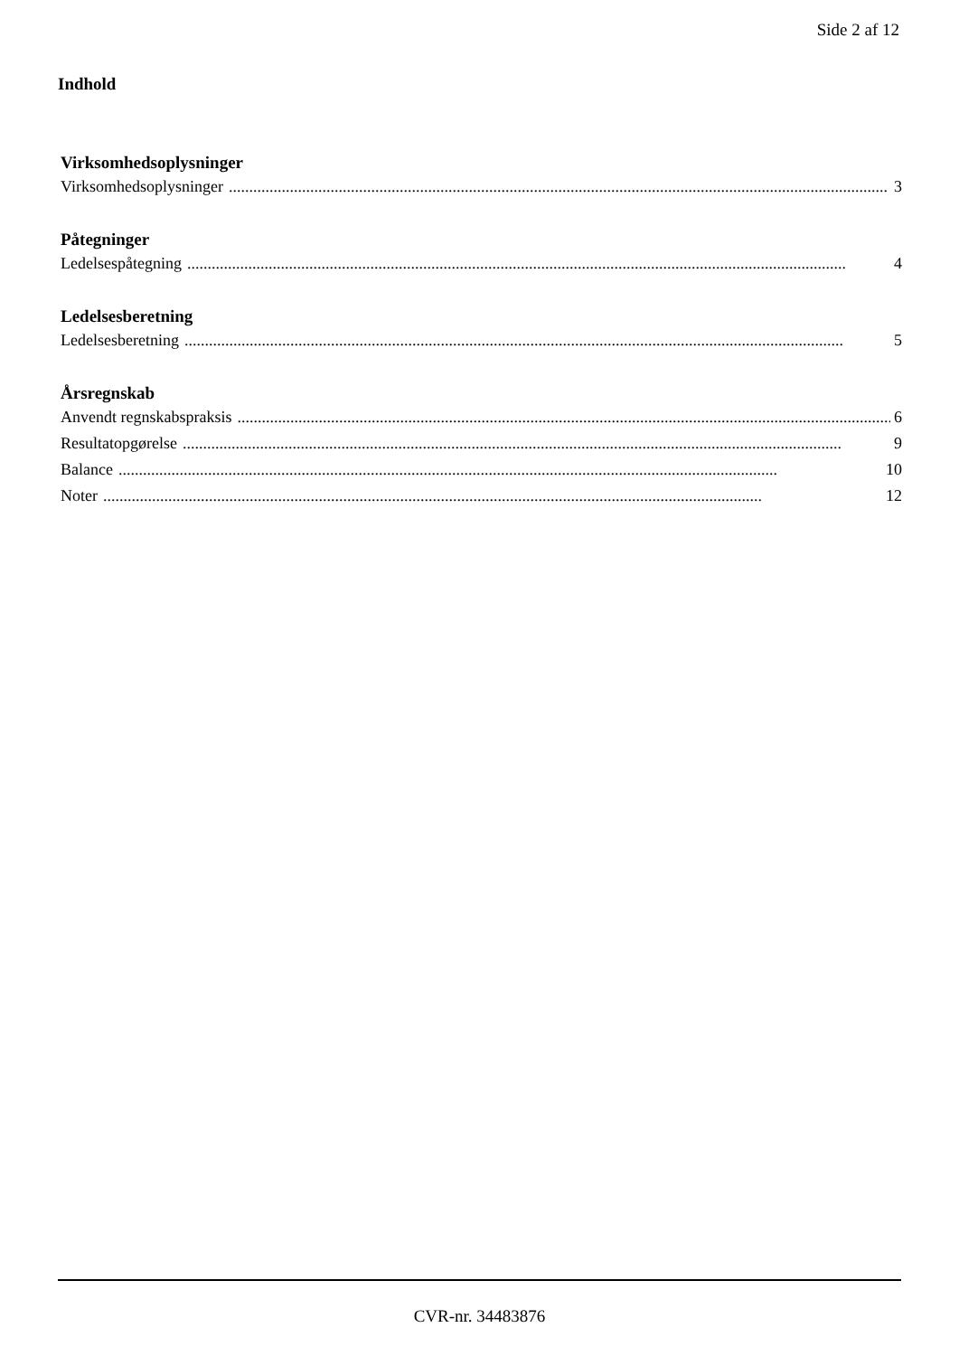Side 2 af 12
Indhold
Virksomhedsoplysninger
Virksomhedsoplysninger.................................................................................................................................................................. 3
Påtegninger
Ledelsespåtegning.................................................................................................................................................................. 4
Ledelsesberetning
Ledelsesberetning.................................................................................................................................................................. 5
Årsregnskab
Anvendt regnskabspraksis.................................................................................................................................................................. 6
Resultatopgørelse.................................................................................................................................................................. 9
Balance.................................................................................................................................................................. 10
Noter.................................................................................................................................................................. 12
CVR-nr. 34483876